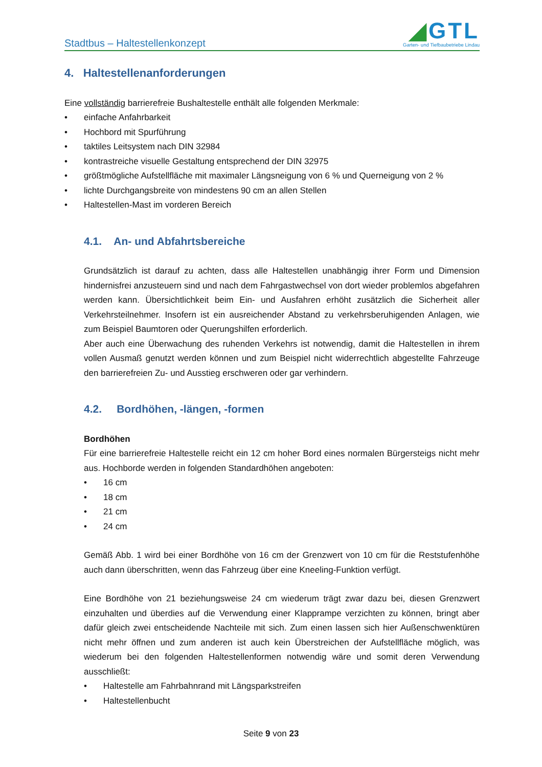Stadtbus – Haltestellenkonzept
◢GTL
Garten- und Tiefbaubetriebe Lindau
4. Haltestellenanforderungen
Eine vollständig barrierefreie Bushaltestelle enthält alle folgenden Merkmale:
• einfache Anfahrbarkeit
• Hochbord mit Spurführung
• taktiles Leitsystem nach DIN 32984
• kontrastreiche visuelle Gestaltung entsprechend der DIN 32975
• größtmögliche Aufstellfläche mit maximaler Längsneigung von 6 % und Querneigung von 2 %
• lichte Durchgangsbreite von mindestens 90 cm an allen Stellen
• Haltestellen-Mast im vorderen Bereich
4.1. An- und Abfahrtsbereiche
Grundsätzlich ist darauf zu achten, dass alle Haltestellen unabhängig ihrer Form und Dimension hindernisfrei anzusteuern sind und nach dem Fahrgastwechsel von dort wieder problemlos abgefahren werden kann. Übersichtlichkeit beim Ein- und Ausfahren erhöht zusätzlich die Sicherheit aller Verkehrsteilnehmer. Insofern ist ein ausreichender Abstand zu verkehrsberuhigenden Anlagen, wie zum Beispiel Baumtoren oder Querungshilfen erforderlich.
Aber auch eine Überwachung des ruhenden Verkehrs ist notwendig, damit die Haltestellen in ihrem vollen Ausmaß genutzt werden können und zum Beispiel nicht widerrechtlich abgestellte Fahrzeuge den barrierefreien Zu- und Ausstieg erschweren oder gar verhindern.
4.2. Bordhöhen, -längen, -formen
Bordhöhen
Für eine barrierefreie Haltestelle reicht ein 12 cm hoher Bord eines normalen Bürgersteigs nicht mehr aus. Hochborde werden in folgenden Standardhöhen angeboten:
• 16 cm
• 18 cm
• 21 cm
• 24 cm
Gemäß Abb. 1 wird bei einer Bordhöhe von 16 cm der Grenzwert von 10 cm für die Reststufenhöhe auch dann überschritten, wenn das Fahrzeug über eine Kneeling-Funktion verfügt.
Eine Bordhöhe von 21 beziehungsweise 24 cm wiederum trägt zwar dazu bei, diesen Grenzwert einzuhalten und überdies auf die Verwendung einer Klapprampe verzichten zu können, bringt aber dafür gleich zwei entscheidende Nachteile mit sich. Zum einen lassen sich hier Außenschwenktüren nicht mehr öffnen und zum anderen ist auch kein Überstreichen der Aufstellfläche möglich, was wiederum bei den folgenden Haltestellenformen notwendig wäre und somit deren Verwendung ausschließt:
• Haltestelle am Fahrbahnrand mit Längsparkstreifen
• Haltestellenbucht
Seite 9 von 23